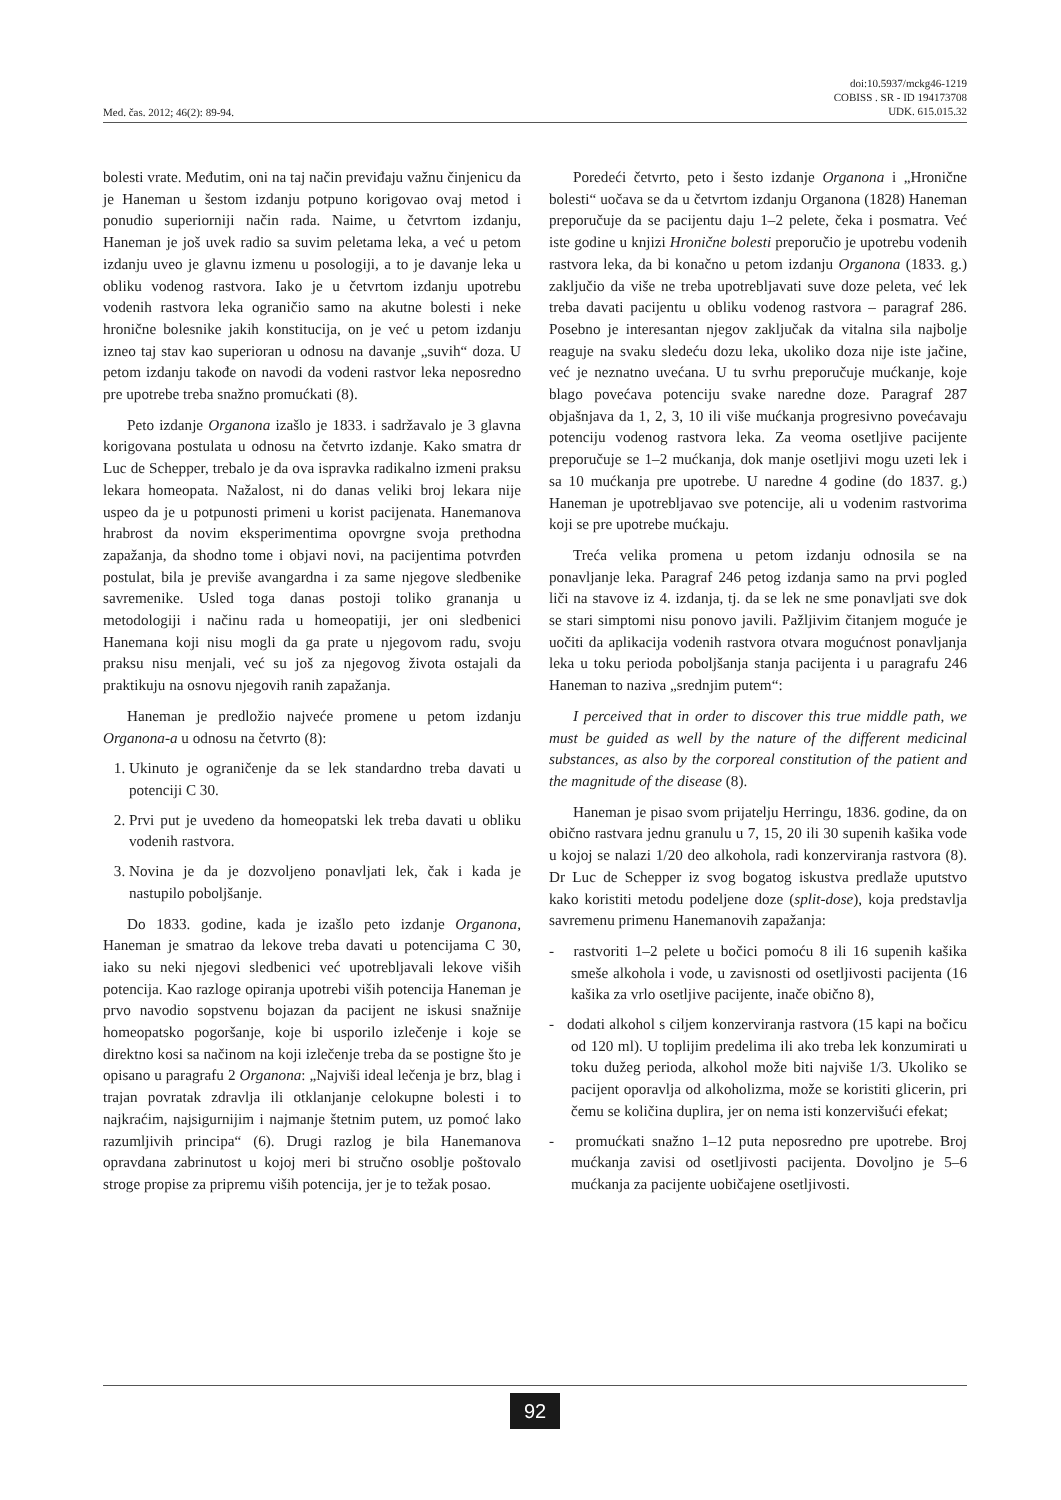Med. čas. 2012; 46(2): 89-94. doi:10.5937/mckg46-1219
COBISS . SR - ID 194173708
UDK. 615.015.32
bolesti vrate. Međutim, oni na taj način previđaju važnu činjenicu da je Haneman u šestom izdanju potpuno korigovao ovaj metod i ponudio superiorniji način rada. Naime, u četvrtom izdanju, Haneman je još uvek radio sa suvim peletama leka, a već u petom izdanju uveo je glavnu izmenu u posologiji, a to je davanje leka u obliku vodenog rastvora. Iako je u četvrtom izdanju upotrebu vodenih rastvora leka ograničio samo na akutne bolesti i neke hronične bolesnike jakih konstitucija, on je već u petom izdanju izneo taj stav kao superioran u odnosu na davanje „suvih“ doza. U petom izdanju takođe on navodi da vodeni rastvor leka neposredno pre upotrebe treba snažno promućkati (8).
Peto izdanje Organona izašlo je 1833. i sadržavalo je 3 glavna korigovana postulata u odnosu na četvrto izdanje. Kako smatra dr Luc de Schepper, trebalo je da ova ispravka radikalno izmeni praksu lekara homeopata. Nažalost, ni do danas veliki broj lekara nije uspeo da je u potpunosti primeni u korist pacijenata. Hanemanova hrabrost da novim eksperimentima opovrgne svoja prethodna zapažanja, da shodno tome i objavi novi, na pacijentima potvrđen postulat, bila je previše avangardna i za same njegove sledbenike savremenike. Usled toga danas postoji toliko grananja u metodologiji i načinu rada u homeopatiji, jer oni sledbenici Hanemana koji nisu mogli da ga prate u njegovom radu, svoju praksu nisu menjali, već su još za njegovog života ostajali da praktikuju na osnovu njegovih ranih zapažanja.
Haneman je predložio najveće promene u petom izdanju Organona-a u odnosu na četvrto (8):
1. Ukinuto je ograničenje da se lek standardno treba davati u potenciji C 30.
2. Prvi put je uvedeno da homeopatski lek treba davati u obliku vodenih rastvora.
3. Novina je da je dozvoljeno ponavljati lek, čak i kada je nastupilo poboljšanje.
Do 1833. godine, kada je izašlo peto izdanje Organona, Haneman je smatrao da lekove treba davati u potencijama C 30, iako su neki njegovi sledbenici već upotrebljavali lekove viših potencija. Kao razloge opiranja upotrebi viših potencija Haneman je prvo navodio sopstvenu bojazan da pacijent ne iskusi snažnije homeopatsko pogoršanje, koje bi usporilo izlečenje i koje se direktno kosi sa načinom na koji izlečenje treba da se postigne što je opisano u paragrafu 2 Organona: „Najviši ideal lečenja je brz, blag i trajan povratak zdravlja ili otklanjanje celokupne bolesti i to najkraćim, najsigurnijim i najmanje štetnim putem, uz pomoć lako razumljivih principa“ (6). Drugi razlog je bila Hanemanova opravdana zabrinutost u kojoj meri bi stručno osoblje poštovalo stroge propise za pripremu viših potencija, jer je to težak posao.
Poredeći četvrto, peto i šesto izdanje Organona i „Hronične bolesti“ uočava se da u četvrtom izdanju Organona (1828) Haneman preporučuje da se pacijentu daju 1–2 pelete, čeka i posmatra. Već iste godine u knjizi Hronične bolesti preporučio je upotrebu vodenih rastvora leka, da bi konačno u petom izdanju Organona (1833. g.) zaključio da više ne treba upotrebljavati suve doze peleta, već lek treba davati pacijentu u obliku vodenog rastvora – paragraf 286. Posebno je interesantan njegov zaključak da vitalna sila najbolje reaguje na svaku sledeću dozu leka, ukoliko doza nije iste jačine, već je neznatno uvećana. U tu svrhu preporučuje mućkanje, koje blago povećava potenciju svake naredne doze. Paragraf 287 objašnjava da 1, 2, 3, 10 ili više mućkanja progresivno povećavaju potenciju vodenog rastvora leka. Za veoma osetljive pacijente preporučuje se 1–2 mućkanja, dok manje osetljivi mogu uzeti lek i sa 10 mućkanja pre upotrebe. U naredne 4 godine (do 1837. g.) Haneman je upotrebljavao sve potencije, ali u vodenim rastvorima koji se pre upotrebe mućkaju.
Treća velika promena u petom izdanju odnosila se na ponavljanje leka. Paragraf 246 petog izdanja samo na prvi pogled liči na stavove iz 4. izdanja, tj. da se lek ne sme ponavljati sve dok se stari simptomi nisu ponovo javili. Pažljivim čitanjem moguće je uočiti da aplikacija vodenih rastvora otvara mogućnost ponavljanja leka u toku perioda poboljšanja stanja pacijenta i u paragrafu 246 Haneman to naziva „srednjim putem“:
I perceived that in order to discover this true middle path, we must be guided as well by the nature of the different medicinal substances, as also by the corporeal constitution of the patient and the magnitude of the disease (8).
Haneman je pisao svom prijatelju Herringu, 1836. godine, da on obično rastvara jednu granulu u 7, 15, 20 ili 30 supenih kašika vode u kojoj se nalazi 1/20 deo alkohola, radi konzerviranja rastvora (8). Dr Luc de Schepper iz svog bogatog iskustva predlaže uputstvo kako koristiti metodu podeljene doze (split-dose), koja predstavlja savremenu primenu Hanemanovih zapažanja:
- rastvoriti 1–2 pelete u bočici pomoću 8 ili 16 supenih kašika smeše alkohola i vode, u zavisnosti od osetljivosti pacijenta (16 kašika za vrlo osetljive pacijente, inače obično 8),
- dodati alkohol s ciljem konzerviranja rastvora (15 kapi na bočicu od 120 ml). U toplijim predelima ili ako treba lek konzumirati u toku dužeg perioda, alkohol može biti najviše 1/3. Ukoliko se pacijent oporavlja od alkoholizma, može se koristiti glicerin, pri čemu se količina duplira, jer on nema isti konzervišući efekat;
- promućkati snažno 1–12 puta neposredno pre upotrebe. Broj mućkanja zavisi od osetljivosti pacijenta. Dovoljno je 5–6 mućkanja za pacijente uobičajene osetljivosti.
92